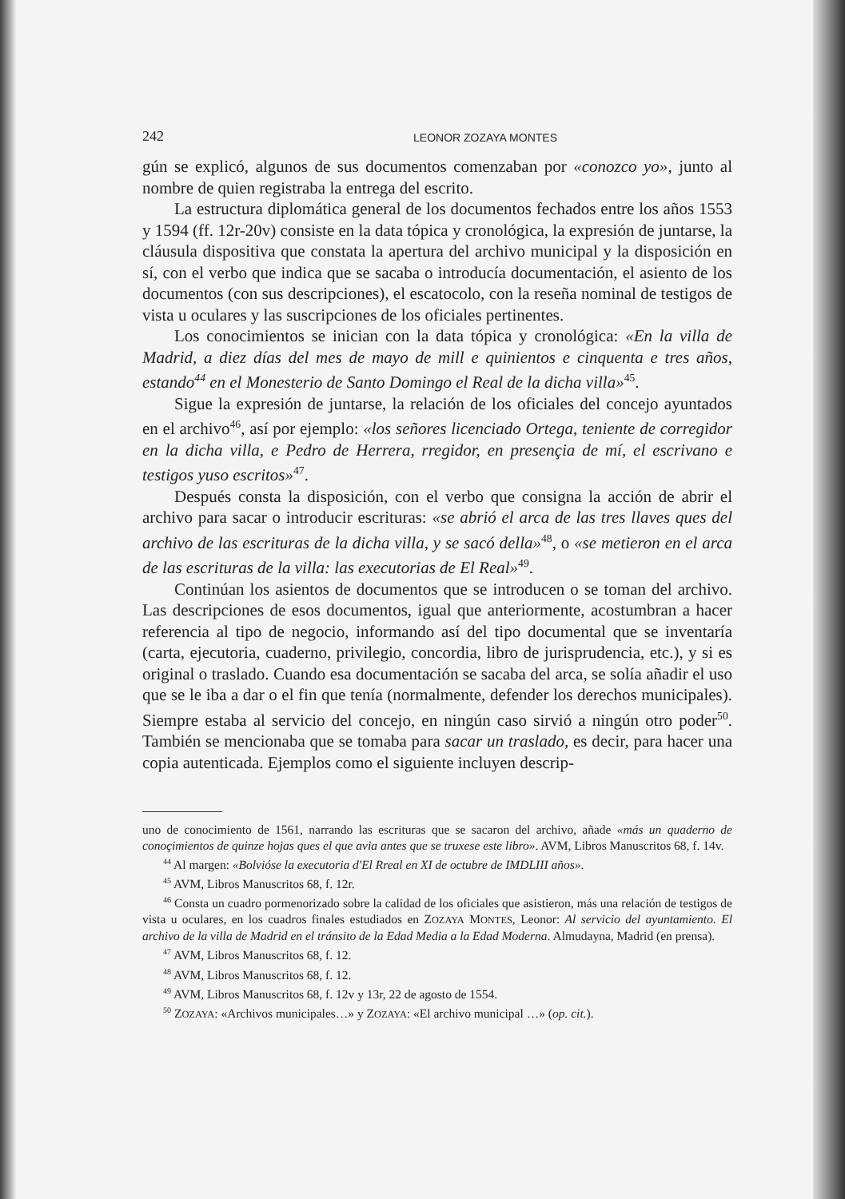242 LEONOR ZOZAYA MONTES
gún se explicó, algunos de sus documentos comenzaban por «conozco yo», junto al nombre de quien registraba la entrega del escrito.
La estructura diplomática general de los documentos fechados entre los años 1553 y 1594 (ff. 12r-20v) consiste en la data tópica y cronológica, la expresión de juntarse, la cláusula dispositiva que constata la apertura del archivo municipal y la disposición en sí, con el verbo que indica que se sacaba o introducía documentación, el asiento de los documentos (con sus descripciones), el escatocolo, con la reseña nominal de testigos de vista u oculares y las suscripciones de los oficiales pertinentes.
Los conocimientos se inician con la data tópica y cronológica: «En la villa de Madrid, a diez días del mes de mayo de mill e quinientos e cinquenta e tres años, estando<sup>44</sup> en el Monesterio de Santo Domingo el Real de la dicha villa»<sup>45</sup>.
Sigue la expresión de juntarse, la relación de los oficiales del concejo ayuntados en el archivo<sup>46</sup>, así por ejemplo: «los señores licenciado Ortega, teniente de corregidor en la dicha villa, e Pedro de Herrera, rregidor, en presençia de mí, el escrivano e testigos yuso escritos»<sup>47</sup>.
Después consta la disposición, con el verbo que consigna la acción de abrir el archivo para sacar o introducir escrituras: «se abrió el arca de las tres llaves ques del archivo de las escrituras de la dicha villa, y se sacó della»<sup>48</sup>, o «se metieron en el arca de las escrituras de la villa: las executorias de El Real»<sup>49</sup>.
Continúan los asientos de documentos que se introducen o se toman del archivo. Las descripciones de esos documentos, igual que anteriormente, acostumbran a hacer referencia al tipo de negocio, informando así del tipo documental que se inventaría (carta, ejecutoria, cuaderno, privilegio, concordia, libro de jurisprudencia, etc.), y si es original o traslado. Cuando esa documentación se sacaba del arca, se solía añadir el uso que se le iba a dar o el fin que tenía (normalmente, defender los derechos municipales). Siempre estaba al servicio del concejo, en ningún caso sirvió a ningún otro poder<sup>50</sup>. También se mencionaba que se tomaba para sacar un traslado, es decir, para hacer una copia autenticada. Ejemplos como el siguiente incluyen descrip-
uno de conocimiento de 1561, narrando las escrituras que se sacaron del archivo, añade «más un quaderno de conoçimientos de quinze hojas ques el que avia antes que se truxese este libro». AVM, Libros Manuscritos 68, f. 14v.
<sup>44</sup> Al margen: «Bolvióse la executoria d'El Rreal en XI de octubre de IMDLIII años».
<sup>45</sup> AVM, Libros Manuscritos 68, f. 12r.
<sup>46</sup> Consta un cuadro pormenorizado sobre la calidad de los oficiales que asistieron, más una relación de testigos de vista u oculares, en los cuadros finales estudiados en ZOZAYA MONTES, Leonor: Al servicio del ayuntamiento. El archivo de la villa de Madrid en el tránsito de la Edad Media a la Edad Moderna. Almudayna, Madrid (en prensa).
<sup>47</sup> AVM, Libros Manuscritos 68, f. 12.
<sup>48</sup> AVM, Libros Manuscritos 68, f. 12.
<sup>49</sup> AVM, Libros Manuscritos 68, f. 12v y 13r, 22 de agosto de 1554.
<sup>50</sup> ZOZAYA: «Archivos municipales…» y ZOZAYA: «El archivo municipal …» (op. cit.).